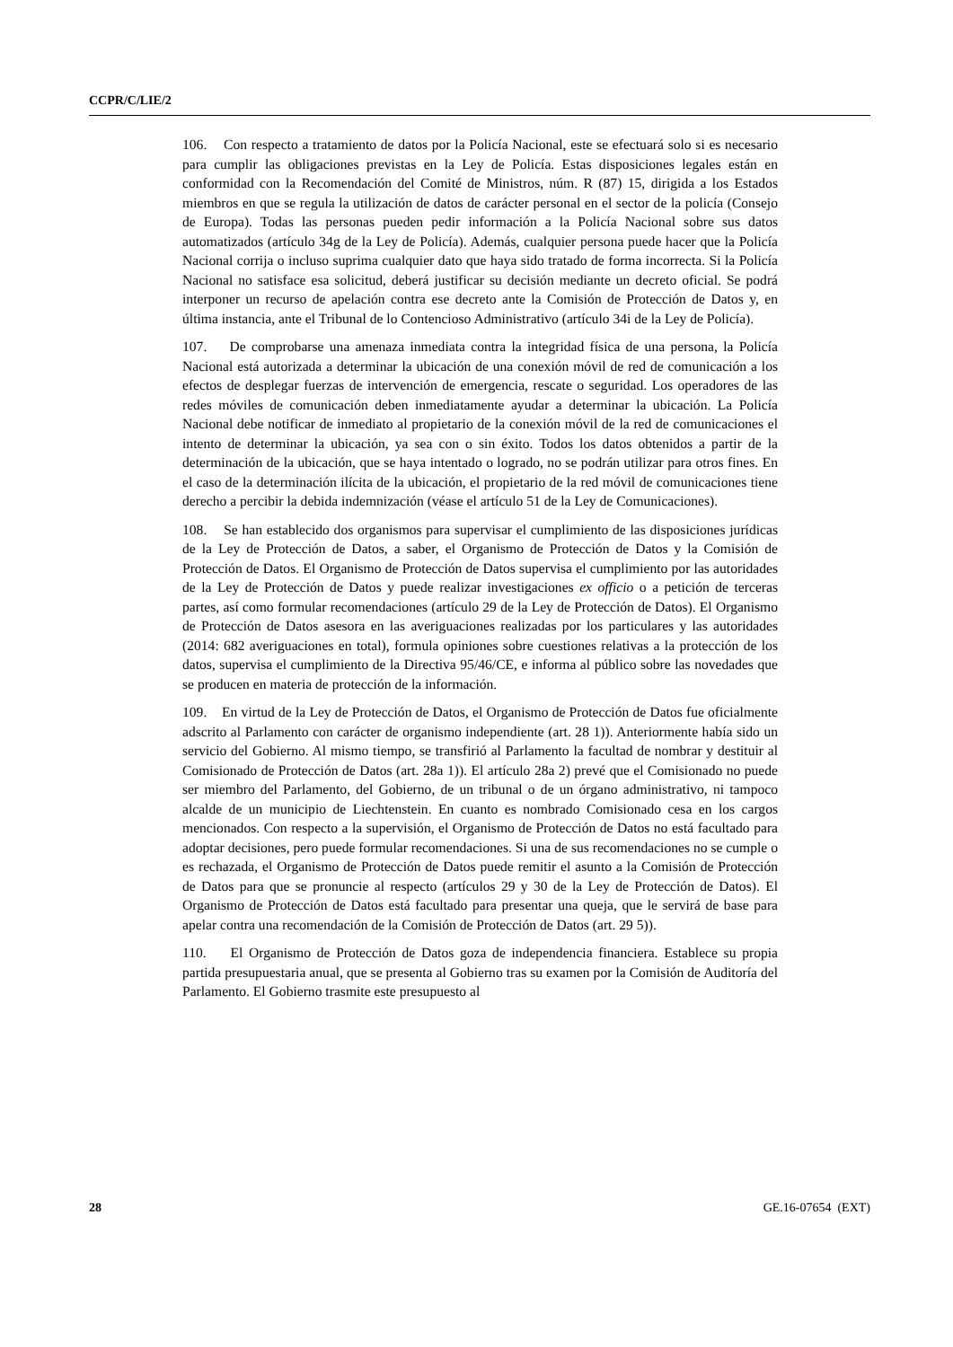CCPR/C/LIE/2
106. Con respecto a tratamiento de datos por la Policía Nacional, este se efectuará solo si es necesario para cumplir las obligaciones previstas en la Ley de Policía. Estas disposiciones legales están en conformidad con la Recomendación del Comité de Ministros, núm. R (87) 15, dirigida a los Estados miembros en que se regula la utilización de datos de carácter personal en el sector de la policía (Consejo de Europa). Todas las personas pueden pedir información a la Policía Nacional sobre sus datos automatizados (artículo 34g de la Ley de Policía). Además, cualquier persona puede hacer que la Policía Nacional corrija o incluso suprima cualquier dato que haya sido tratado de forma incorrecta. Si la Policía Nacional no satisface esa solicitud, deberá justificar su decisión mediante un decreto oficial. Se podrá interponer un recurso de apelación contra ese decreto ante la Comisión de Protección de Datos y, en última instancia, ante el Tribunal de lo Contencioso Administrativo (artículo 34i de la Ley de Policía).
107. De comprobarse una amenaza inmediata contra la integridad física de una persona, la Policía Nacional está autorizada a determinar la ubicación de una conexión móvil de red de comunicación a los efectos de desplegar fuerzas de intervención de emergencia, rescate o seguridad. Los operadores de las redes móviles de comunicación deben inmediatamente ayudar a determinar la ubicación. La Policía Nacional debe notificar de inmediato al propietario de la conexión móvil de la red de comunicaciones el intento de determinar la ubicación, ya sea con o sin éxito. Todos los datos obtenidos a partir de la determinación de la ubicación, que se haya intentado o logrado, no se podrán utilizar para otros fines. En el caso de la determinación ilícita de la ubicación, el propietario de la red móvil de comunicaciones tiene derecho a percibir la debida indemnización (véase el artículo 51 de la Ley de Comunicaciones).
108. Se han establecido dos organismos para supervisar el cumplimiento de las disposiciones jurídicas de la Ley de Protección de Datos, a saber, el Organismo de Protección de Datos y la Comisión de Protección de Datos. El Organismo de Protección de Datos supervisa el cumplimiento por las autoridades de la Ley de Protección de Datos y puede realizar investigaciones ex officio o a petición de terceras partes, así como formular recomendaciones (artículo 29 de la Ley de Protección de Datos). El Organismo de Protección de Datos asesora en las averiguaciones realizadas por los particulares y las autoridades (2014: 682 averiguaciones en total), formula opiniones sobre cuestiones relativas a la protección de los datos, supervisa el cumplimiento de la Directiva 95/46/CE, e informa al público sobre las novedades que se producen en materia de protección de la información.
109. En virtud de la Ley de Protección de Datos, el Organismo de Protección de Datos fue oficialmente adscrito al Parlamento con carácter de organismo independiente (art. 28 1)). Anteriormente había sido un servicio del Gobierno. Al mismo tiempo, se transfirió al Parlamento la facultad de nombrar y destituir al Comisionado de Protección de Datos (art. 28a 1)). El artículo 28a 2) prevé que el Comisionado no puede ser miembro del Parlamento, del Gobierno, de un tribunal o de un órgano administrativo, ni tampoco alcalde de un municipio de Liechtenstein. En cuanto es nombrado Comisionado cesa en los cargos mencionados. Con respecto a la supervisión, el Organismo de Protección de Datos no está facultado para adoptar decisiones, pero puede formular recomendaciones. Si una de sus recomendaciones no se cumple o es rechazada, el Organismo de Protección de Datos puede remitir el asunto a la Comisión de Protección de Datos para que se pronuncie al respecto (artículos 29 y 30 de la Ley de Protección de Datos). El Organismo de Protección de Datos está facultado para presentar una queja, que le servirá de base para apelar contra una recomendación de la Comisión de Protección de Datos (art. 29 5)).
110. El Organismo de Protección de Datos goza de independencia financiera. Establece su propia partida presupuestaria anual, que se presenta al Gobierno tras su examen por la Comisión de Auditoría del Parlamento. El Gobierno trasmite este presupuesto al
28 GE.16-07654 (EXT)